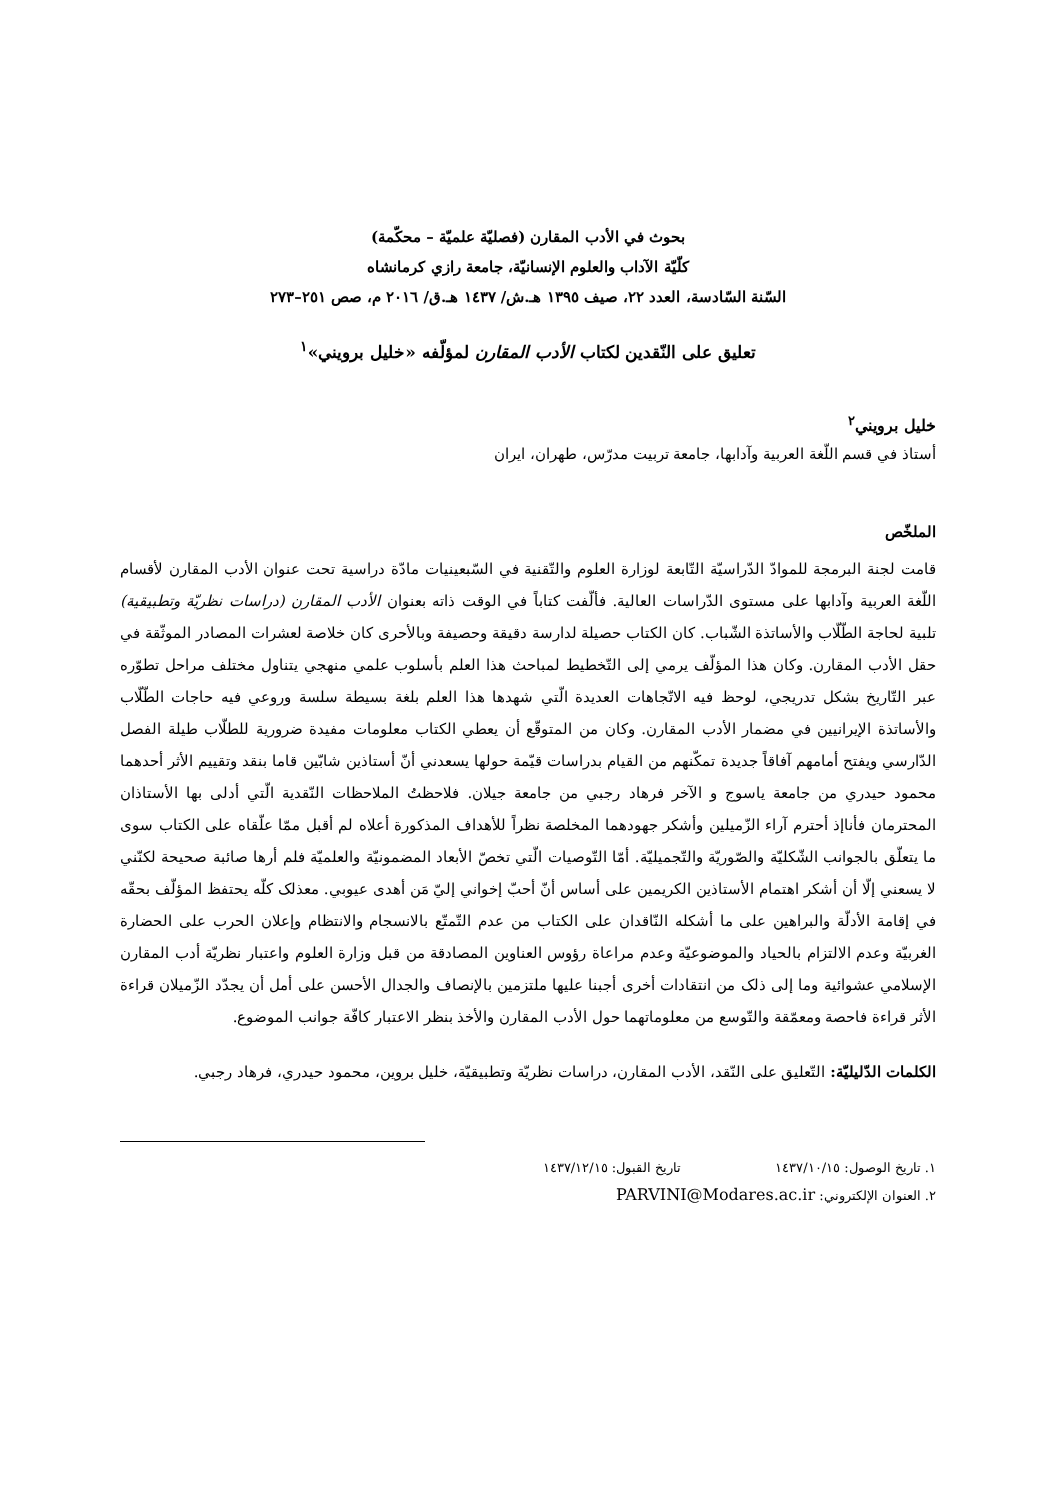بحوث في الأدب المقارن (فصليّة علميّة – محكّمة)
كلّيّة الآداب والعلوم الإنسانيّة، جامعة رازي كرمانشاه
السّنة السّادسة، العدد ٢٢، صيف ١٣٩٥ هـ.ش/ ١٤٣٧ هـ.ق/ ٢٠١٦ م، صص ٢٥١–٢٧٣
تعليق على النّقدين لكتاب الأدب المقارن لمؤلّفه «خليل برويني»<sup>١</sup>
خليل برويني<sup>٢</sup>
أستاذ في قسم اللّغة العربية وآدابها، جامعة تربيت مدرّس، طهران، ايران
الملخّص
قامت لجنة البرمجة للموادّ الدّراسيّة التّابعة لوزارة العلوم والتّقنية في السّبعينيات مادّة دراسية تحت عنوان الأدب المقارن لأقسام اللّغة العربية وآدابها على مستوى الدّراسات العالية. فألّفت كتاباً في الوقت ذاته بعنوان الأدب المقارن (دراسات نظريّة وتطبيقية) تلبية لحاجة الطّلّاب والأساتذة الشّباب. كان الكتاب حصيلة لدارسة دقيقة وحصيفة وبالأحرى كان خلاصة لعشرات المصادر الموثّقة في حقل الأدب المقارن. وكان هذا المؤلّف يرمي إلى التّخطيط لمباحث هذا العلم بأسلوب علمي منهجي يتناول مختلف مراحل تطوّره عبر التّاريخ بشكل تدريجي، لوحظ فيه الاتّجاهات العديدة الّتي شهدها هذا العلم بلغة بسيطة سلسة وروعي فيه حاجات الطّلّاب والأساتذة الإيرانيين في مضمار الأدب المقارن. وكان من المتوقّع أن يعطي الكتاب معلومات مفيدة ضرورية للطلّاب طيلة الفصل الدّارسي ويفتح أمامهم آفاقاً جديدة تمكّنهم من القيام بدراسات قيّمة حولها يسعدني أنّ أستاذين شابّين قاما بنقد وتقييم الأثر أحدهما محمود حيدري من جامعة ياسوج و الآخر فرهاد رجبي من جامعة جيلان. فلاحظتُ الملاحظات النّقدية الّتي أدلى بها الأستاذان المحترمان فأناإذ أحترم آراء الزّميلين وأشكر جهودهما المخلصة نظراً للأهداف المذكورة أعلاه لم أقبل ممّا علّقاه على الكتاب سوى ما يتعلّق بالجوانب الشّكليّة والصّوريّة والتّجميليّة. أمّا التّوصيات الّتي تخصّ الأبعاد المضمونيّة والعلميّة فلم أرها صائبة صحيحة لكنّني لا يسعني إلّا أن أشكر اهتمام الأستاذين الكريمين على أساس أنّ أحبّ إخواني إليّ مَن أهدى عيوبي. معذلک كلّه يحتفظ المؤلّف بحقّه في إقامة الأدلّة والبراهين على ما أشكله النّاقدان على الكتاب من عدم التّمتّع بالانسجام والانتظام وإعلان الحرب على الحضارة الغربيّة وعدم الالتزام بالحياد والموضوعيّة وعدم مراعاة رؤوس العناوين المصادقة من قبل وزارة العلوم واعتبار نظريّة أدب المقارن الإسلامي عشوائية وما إلى ذلک من انتقادات أخرى أجبنا عليها ملتزمين بالإنصاف والجدال الأحسن على أمل أن يجدّد الزّميلان قراءة الأثر قراءة فاحصة ومعمّقة والتّوسع من معلوماتهما حول الأدب المقارن والأخذ بنظر الاعتبار كافّة جوانب الموضوع.
الكلمات الدّليليّة: التّعليق على النّقد، الأدب المقارن، دراسات نظريّة وتطبيقيّة، خليل بروين، محمود حيدري، فرهاد رجبي.
١. تاريخ الوصول: ١٤٣٧/١٠/١٥ تاريخ القبول: ١٤٣٧/١٢/١٥
٢. العنوان الإلكتروني: PARVINI@Modares.ac.ir